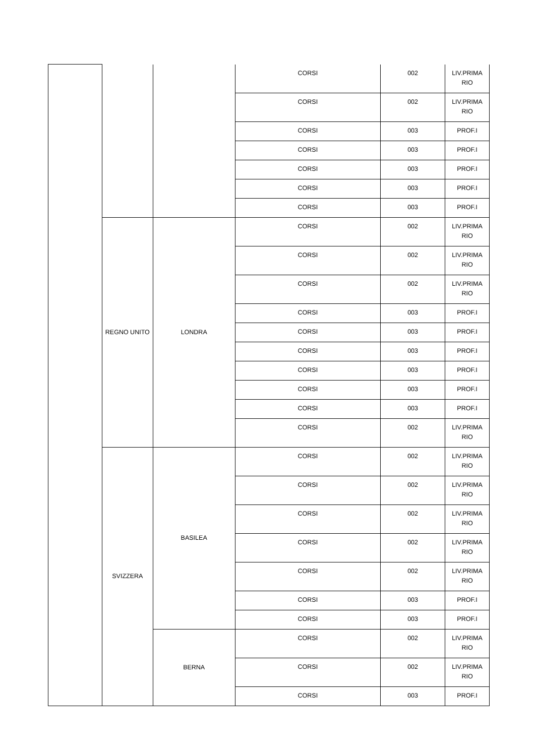| | | | CORSI | 002 | LIV.PRIMA RIO |
| | | | CORSI | 002 | LIV.PRIMA RIO |
| | | | CORSI | 003 | PROF.I |
| | | | CORSI | 003 | PROF.I |
| | | | CORSI | 003 | PROF.I |
| | | | CORSI | 003 | PROF.I |
| | | | CORSI | 003 | PROF.I |
| | REGNO UNITO | LONDRA | CORSI | 002 | LIV.PRIMA RIO |
| | | | CORSI | 002 | LIV.PRIMA RIO |
| | | | CORSI | 002 | LIV.PRIMA RIO |
| | | | CORSI | 003 | PROF.I |
| | | | CORSI | 003 | PROF.I |
| | | | CORSI | 003 | PROF.I |
| | | | CORSI | 003 | PROF.I |
| | | | CORSI | 003 | PROF.I |
| | | | CORSI | 003 | PROF.I |
| | | | CORSI | 002 | LIV.PRIMA RIO |
| | SVIZZERA | BASILEA | CORSI | 002 | LIV.PRIMA RIO |
| | | | CORSI | 002 | LIV.PRIMA RIO |
| | | | CORSI | 002 | LIV.PRIMA RIO |
| | | | CORSI | 002 | LIV.PRIMA RIO |
| | | | CORSI | 002 | LIV.PRIMA RIO |
| | | | CORSI | 003 | PROF.I |
| | | | CORSI | 003 | PROF.I |
| | | BERNA | CORSI | 002 | LIV.PRIMA RIO |
| | | | CORSI | 002 | LIV.PRIMA RIO |
| | | | CORSI | 003 | PROF.I |